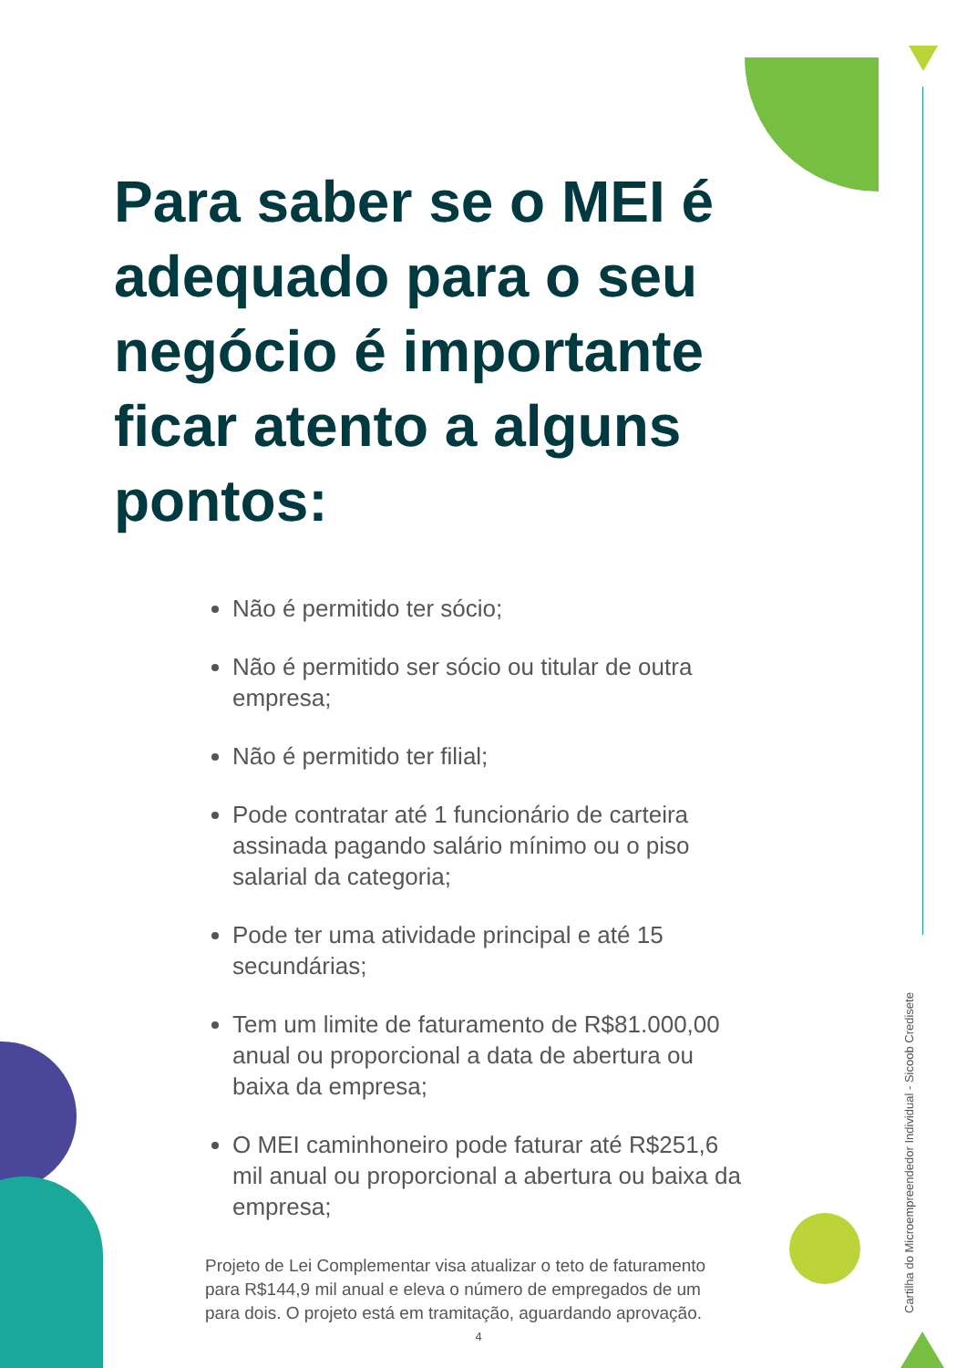Para saber se o MEI é adequado para o seu negócio é importante ficar atento a alguns pontos:
Não é permitido ter sócio;
Não é permitido ser sócio ou titular de outra empresa;
Não é permitido ter filial;
Pode contratar até 1 funcionário de carteira assinada pagando salário mínimo ou o piso salarial da categoria;
Pode ter uma atividade principal e até 15 secundárias;
Tem um limite de faturamento de R$81.000,00 anual ou proporcional a data de abertura ou baixa da empresa;
O MEI caminhoneiro pode faturar até R$251,6 mil anual ou proporcional a abertura ou baixa da empresa;
Projeto de Lei Complementar visa atualizar o teto de faturamento para R$144,9 mil anual e eleva o número de empregados de um para dois. O projeto está em tramitação, aguardando aprovação.
Cartilha do Microempreendedor Individual - Sicoob Credisete
4